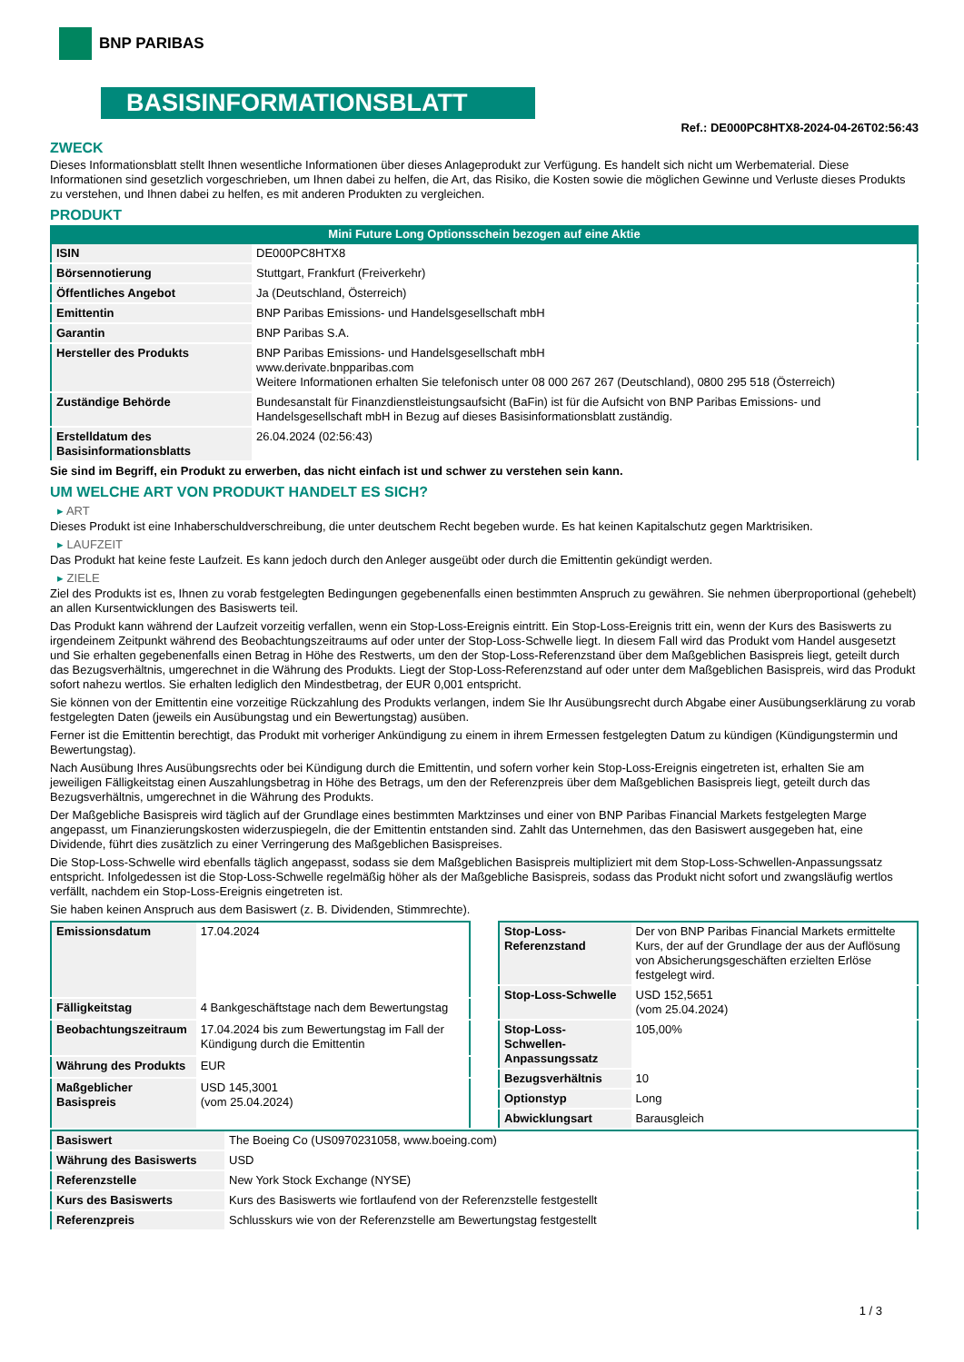BNP PARIBAS
BASISINFORMATIONSBLATT
Ref.: DE000PC8HTX8-2024-04-26T02:56:43
ZWECK
Dieses Informationsblatt stellt Ihnen wesentliche Informationen über dieses Anlageprodukt zur Verfügung. Es handelt sich nicht um Werbematerial. Diese Informationen sind gesetzlich vorgeschrieben, um Ihnen dabei zu helfen, die Art, das Risiko, die Kosten sowie die möglichen Gewinne und Verluste dieses Produkts zu verstehen, und Ihnen dabei zu helfen, es mit anderen Produkten zu vergleichen.
PRODUKT
Mini Future Long Optionsschein bezogen auf eine Aktie
| ISIN | DE000PC8HTX8 |
| Börsennotierung | Stuttgart, Frankfurt (Freiverkehr) |
| Öffentliches Angebot | Ja (Deutschland, Österreich) |
| Emittentin | BNP Paribas Emissions- und Handelsgesellschaft mbH |
| Garantin | BNP Paribas S.A. |
| Hersteller des Produkts | BNP Paribas Emissions- und Handelsgesellschaft mbH www.derivate.bnpparibas.com Weitere Informationen erhalten Sie telefonisch unter 08 000 267 267 (Deutschland), 0800 295 518 (Österreich) |
| Zuständige Behörde | Bundesanstalt für Finanzdienstleistungsaufsicht (BaFin) ist für die Aufsicht von BNP Paribas Emissions- und Handelsgesellschaft mbH in Bezug auf dieses Basisinformationsblatt zuständig. |
| Erstelldatum des Basisinformationsblatts | 26.04.2024 (02:56:43) |
Sie sind im Begriff, ein Produkt zu erwerben, das nicht einfach ist und schwer zu verstehen sein kann.
UM WELCHE ART VON PRODUKT HANDELT ES SICH?
▸ ART
Dieses Produkt ist eine Inhaberschuldverschreibung, die unter deutschem Recht begeben wurde. Es hat keinen Kapitalschutz gegen Marktrisiken.
▸ LAUFZEIT
Das Produkt hat keine feste Laufzeit. Es kann jedoch durch den Anleger ausgeübt oder durch die Emittentin gekündigt werden.
▸ ZIELE
Ziel des Produkts ist es, Ihnen zu vorab festgelegten Bedingungen gegebenenfalls einen bestimmten Anspruch zu gewähren. Sie nehmen überproportional (gehebelt) an allen Kursentwicklungen des Basiswerts teil.
Das Produkt kann während der Laufzeit vorzeitig verfallen, wenn ein Stop-Loss-Ereignis eintritt. Ein Stop-Loss-Ereignis tritt ein, wenn der Kurs des Basiswerts zu irgendeinem Zeitpunkt während des Beobachtungszeitraums auf oder unter der Stop-Loss-Schwelle liegt. In diesem Fall wird das Produkt vom Handel ausgesetzt und Sie erhalten gegebenenfalls einen Betrag in Höhe des Restwerts, um den der Stop-Loss-Referenzstand über dem Maßgeblichen Basispreis liegt, geteilt durch das Bezugsverhältnis, umgerechnet in die Währung des Produkts. Liegt der Stop-Loss-Referenzstand auf oder unter dem Maßgeblichen Basispreis, wird das Produkt sofort nahezu wertlos. Sie erhalten lediglich den Mindestbetrag, der EUR 0,001 entspricht.
Sie können von der Emittentin eine vorzeitige Rückzahlung des Produkts verlangen, indem Sie Ihr Ausübungsrecht durch Abgabe einer Ausübungserklärung zu vorab festgelegten Daten (jeweils ein Ausübungstag und ein Bewertungstag) ausüben.
Ferner ist die Emittentin berechtigt, das Produkt mit vorheriger Ankündigung zu einem in ihrem Ermessen festgelegten Datum zu kündigen (Kündigungstermin und Bewertungstag).
Nach Ausübung Ihres Ausübungsrechts oder bei Kündigung durch die Emittentin, und sofern vorher kein Stop-Loss-Ereignis eingetreten ist, erhalten Sie am jeweiligen Fälligkeitstag einen Auszahlungsbetrag in Höhe des Betrags, um den der Referenzpreis über dem Maßgeblichen Basispreis liegt, geteilt durch das Bezugsverhältnis, umgerechnet in die Währung des Produkts.
Der Maßgebliche Basispreis wird täglich auf der Grundlage eines bestimmten Marktzinses und einer von BNP Paribas Financial Markets festgelegten Marge angepasst, um Finanzierungskosten widerzuspiegeln, die der Emittentin entstanden sind. Zahlt das Unternehmen, das den Basiswert ausgegeben hat, eine Dividende, führt dies zusätzlich zu einer Verringerung des Maßgeblichen Basispreises.
Die Stop-Loss-Schwelle wird ebenfalls täglich angepasst, sodass sie dem Maßgeblichen Basispreis multipliziert mit dem Stop-Loss-Schwellen-Anpassungssatz entspricht. Infolgedessen ist die Stop-Loss-Schwelle regelmäßig höher als der Maßgebliche Basispreis, sodass das Produkt nicht sofort und zwangsläufig wertlos verfällt, nachdem ein Stop-Loss-Ereignis eingetreten ist.
Sie haben keinen Anspruch aus dem Basiswert (z. B. Dividenden, Stimmrechte).
| Emissionsdatum | 17.04.2024 |
| Fälligkeitstag | 4 Bankgeschäftstage nach dem Bewertungstag |
| Beobachtungszeitraum | 17.04.2024 bis zum Bewertungstag im Fall der Kündigung durch die Emittentin |
| Währung des Produkts | EUR |
| Maßgeblicher Basispreis | USD 145,3001 (vom 25.04.2024) |
| Stop-Loss-Referenzstand | Der von BNP Paribas Financial Markets ermittelte Kurs, der auf der Grundlage der aus der Auflösung von Absicherungsgeschäften erzielten Erlöse festgelegt wird. |
| Stop-Loss-Schwelle | USD 152,5651 (vom 25.04.2024) |
| Stop-Loss-Schwellen-Anpassungssatz | 105,00% |
| Bezugsverhältnis | 10 |
| Optionstyp | Long |
| Abwicklungsart | Barausgleich |
| Basiswert | The Boeing Co (US0970231058, www.boeing.com) |
| Währung des Basiswerts | USD |
| Referenzstelle | New York Stock Exchange (NYSE) |
| Kurs des Basiswerts | Kurs des Basiswerts wie fortlaufend von der Referenzstelle festgestellt |
| Referenzpreis | Schlusskurs wie von der Referenzstelle am Bewertungstag festgestellt |
1 / 3